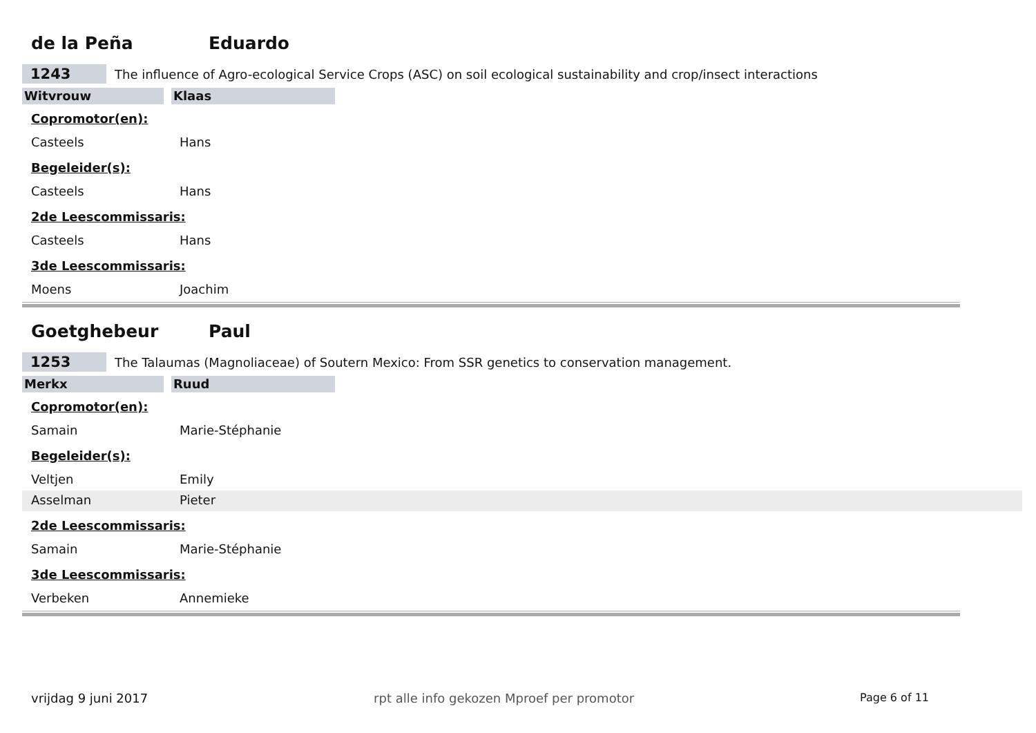de la Peña Eduardo
1243
The influence of Agro-ecological Service Crops (ASC) on soil ecological sustainability and crop/insect interactions
Witvrouw Klaas
Copromotor(en):
Casteels Hans
Begeleider(s):
Casteels Hans
2de Leescommissaris:
Casteels Hans
3de Leescommissaris:
Moens Joachim
Goetghebeur Paul
1253
The Talaumas (Magnoliaceae) of Soutern Mexico: From SSR genetics to conservation management.
Merkx Ruud
Copromotor(en):
Samain Marie-Stéphanie
Begeleider(s):
Veltjen Emily
Asselman Pieter
2de Leescommissaris:
Samain Marie-Stéphanie
3de Leescommissaris:
Verbeken Annemieke
vrijdag 9 juni 2017 rpt alle info gekozen Mproef per promotor Page 6 of 11